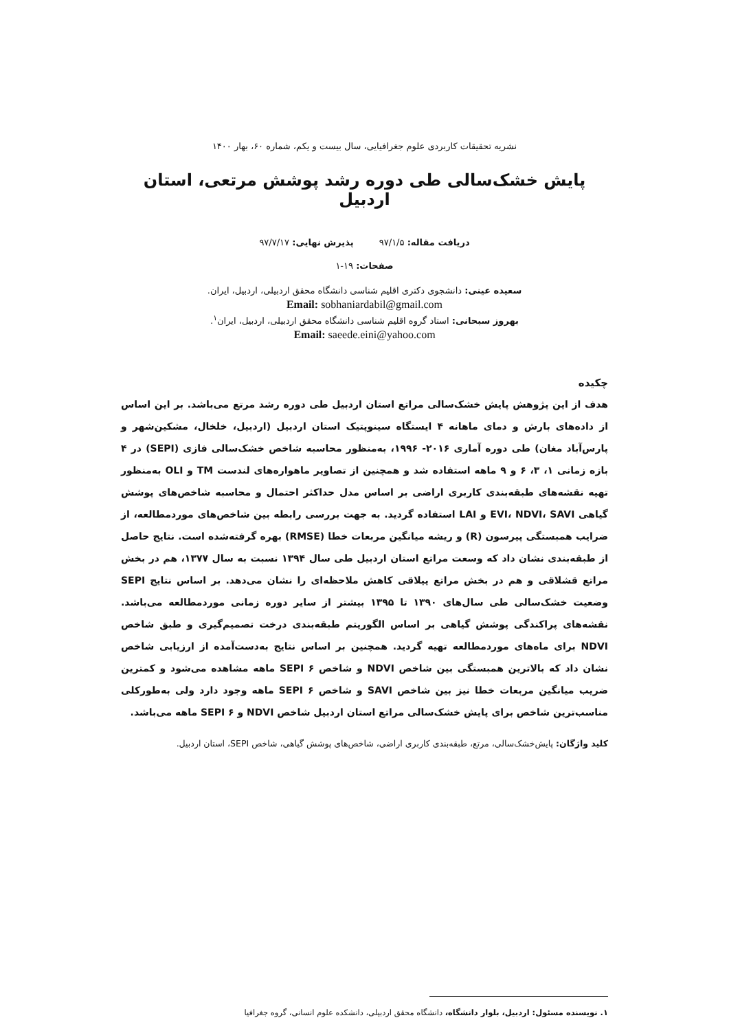نشریه تحقیقات کاربردی علوم جغرافیایی، سال بیست و یکم، شماره ۶۰، بهار ۱۴۰۰
پایش خشک‌سالی طی دوره رشد پوشش مرتعی، استان اردبیل
دریافت مقاله: ۹۷/۱/۵ پذیرش نهایی: ۹۷/۷/۱۷
صفحات: ۱۹-۱
سعیده عینی: دانشجوی دکتری اقلیم شناسی دانشگاه محقق اردبیلی، اردبیل، ایران.
Email: sobhaniardabil@gmail.com
بهروز سبحانی: استاد گروه اقلیم شناسی دانشگاه محقق اردبیلی، اردبیل، ایران<sup>۱</sup>.
Email: saeede.eini@yahoo.com
چکیده
هدف از این پژوهش پایش خشک‌سالی مراتع استان اردبیل طی دوره رشد مرتع می‌باشد. بر این اساس از داده‌های بارش و دمای ماهانه ۴ ایستگاه سینوپتیک استان اردبیل (اردبیل، خلخال، مشکین‌شهر و پارس‌آباد مغان) طی دوره آماری ۲۰۱۶- ۱۹۹۶، به‌منظور محاسبه شاخص خشک‌سالی فازی (SEPI) در ۴ بازه زمانی ۱، ۳، ۶ و ۹ ماهه استفاده شد و همچنین از تصاویر ماهواره‌های لندست TM و OLI به‌منظور تهیه نقشه‌های طبقه‌بندی کاربری اراضی بر اساس مدل حداکثر احتمال و محاسبه شاخص‌های پوشش گیاهی EVI، NDVI، SAVI و LAI استفاده گردید. به جهت بررسی رابطه بین شاخص‌های موردمطالعه، از ضرایب همبستگی پیرسون (R) و ریشه میانگین مربعات خطا (RMSE) بهره گرفته‌شده است. نتایج حاصل از طبقه‌بندی نشان داد که وسعت مراتع استان اردبیل طی سال ۱۳۹۴ نسبت به سال ۱۳۷۷، هم در بخش مراتع قشلاقی و هم در بخش مراتع ییلاقی کاهش ملاحظه‌ای را نشان می‌دهد. بر اساس نتایج SEPI وضعیت خشک‌سالی طی سال‌های ۱۳۹۰ تا ۱۳۹۵ بیشتر از سایر دوره زمانی موردمطالعه می‌باشد. نقشه‌های پراکندگی پوشش گیاهی بر اساس الگوریتم طبقه‌بندی درخت تصمیم‌گیری و طبق شاخص NDVI برای ماه‌های موردمطالعه تهیه گردید. همچنین بر اساس نتایج به‌دست‌آمده از ارزیابی شاخص نشان داد که بالاترین همبستگی بین شاخص NDVI و شاخص SEPI ۶ ماهه مشاهده می‌شود و کمترین ضریب میانگین مربعات خطا نیز بین شاخص SAVI و شاخص SEPI ۶ ماهه وجود دارد ولی به‌طورکلی مناسب‌ترین شاخص برای پایش خشک‌سالی مراتع استان اردبیل شاخص NDVI و SEPI ۶ ماهه می‌باشد.
کلید واژگان: پایش‌خشک‌سالی، مرتع، طبقه‌بندی کاربری اراضی، شاخص‌های پوشش گیاهی، شاخص SEPI، استان اردبیل.
۱. نویسنده مسئول: اردبیل، بلوار دانشگاه، دانشگاه محقق اردبیلی، دانشکده علوم انسانی، گروه جغرافیا